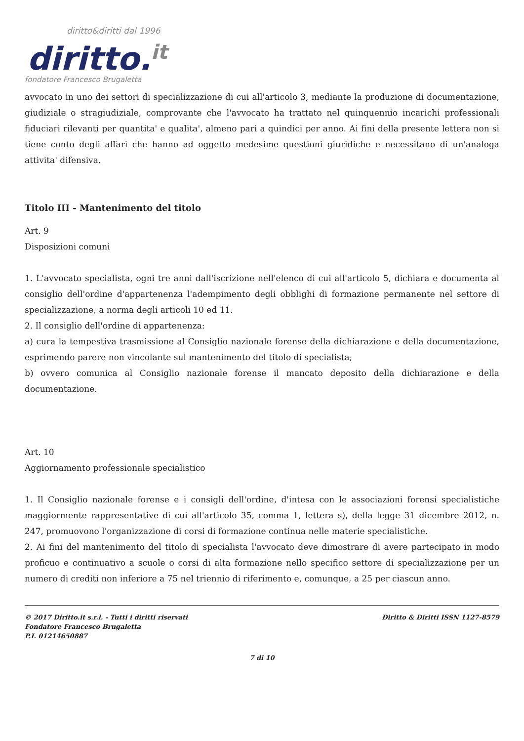diritto&diritti dal 1996
diritto.it
fondatore Francesco Brugaletta
avvocato in uno dei settori di specializzazione di cui all'articolo 3, mediante la produzione di documentazione, giudiziale o stragiudiziale, comprovante che l'avvocato ha trattato nel quinquennio incarichi professionali fiduciari rilevanti per quantita' e qualita', almeno pari a quindici per anno. Ai fini della presente lettera non si tiene conto degli affari che hanno ad oggetto medesime questioni giuridiche e necessitano di un'analoga attivita' difensiva.
Titolo III - Mantenimento del titolo
Art. 9
Disposizioni comuni
1. L'avvocato specialista, ogni tre anni dall'iscrizione nell'elenco di cui all'articolo 5, dichiara e documenta al consiglio dell'ordine d'appartenenza l'adempimento degli obblighi di formazione permanente nel settore di specializzazione, a norma degli articoli 10 ed 11.
2. Il consiglio dell'ordine di appartenenza:
a) cura la tempestiva trasmissione al Consiglio nazionale forense della dichiarazione e della documentazione, esprimendo parere non vincolante sul mantenimento del titolo di specialista;
b) ovvero comunica al Consiglio nazionale forense il mancato deposito della dichiarazione e della documentazione.
Art. 10
Aggiornamento professionale specialistico
1. Il Consiglio nazionale forense e i consigli dell'ordine, d'intesa con le associazioni forensi specialistiche maggiormente rappresentative di cui all'articolo 35, comma 1, lettera s), della legge 31 dicembre 2012, n. 247, promuovono l'organizzazione di corsi di formazione continua nelle materie specialistiche.
2. Ai fini del mantenimento del titolo di specialista l'avvocato deve dimostrare di avere partecipato in modo proficuo e continuativo a scuole o corsi di alta formazione nello specifico settore di specializzazione per un numero di crediti non inferiore a 75 nel triennio di riferimento e, comunque, a 25 per ciascun anno.
© 2017 Diritto.it s.r.l. - Tutti i diritti riservati
Fondatore Francesco Brugaletta
P.I. 01214650887
Diritto & Diritti ISSN 1127-8579
7 di 10